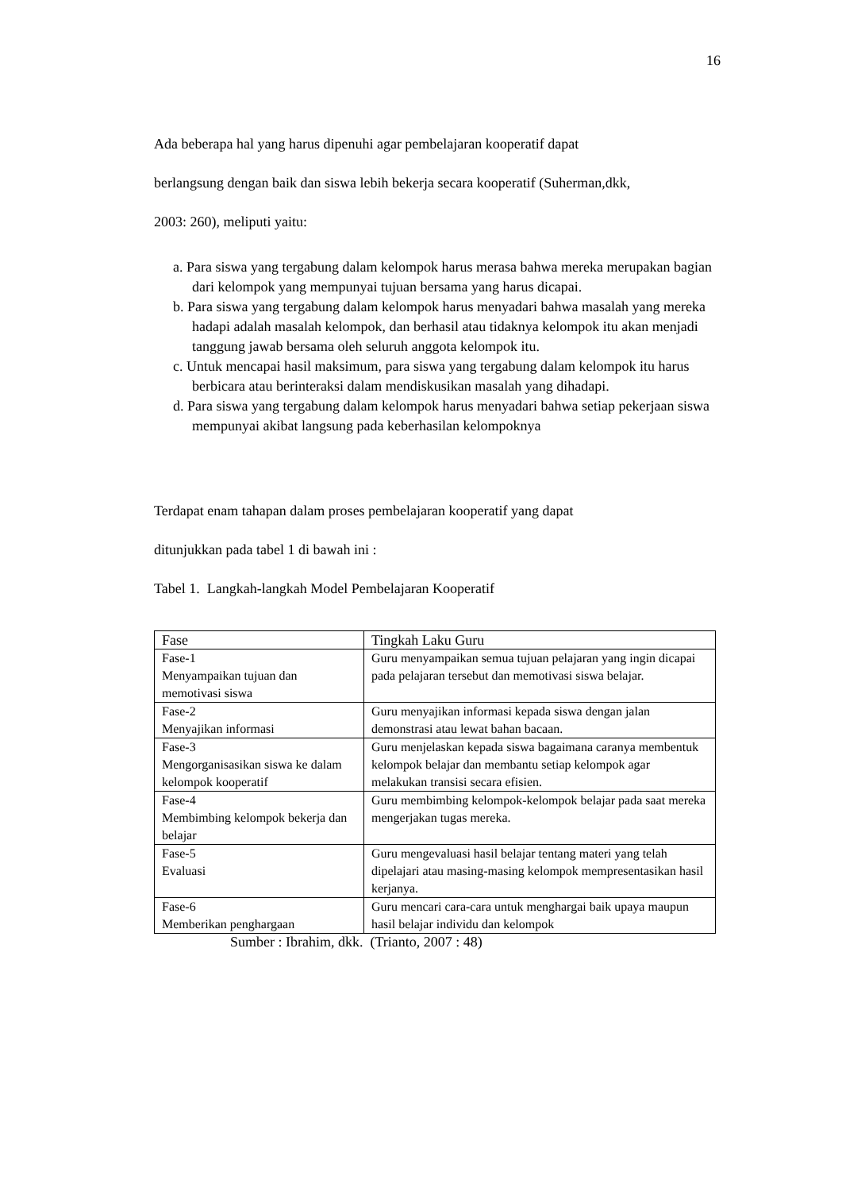16
Ada beberapa hal yang harus dipenuhi agar pembelajaran kooperatif dapat
berlangsung dengan baik dan siswa lebih bekerja secara kooperatif (Suherman,dkk,
2003: 260), meliputi yaitu:
a. Para siswa yang tergabung dalam kelompok harus merasa bahwa mereka merupakan bagian dari kelompok yang mempunyai tujuan bersama yang harus dicapai.
b. Para siswa yang tergabung dalam kelompok harus menyadari bahwa masalah yang mereka hadapi adalah masalah kelompok, dan berhasil atau tidaknya kelompok itu akan menjadi tanggung jawab bersama oleh seluruh anggota kelompok itu.
c. Untuk mencapai hasil maksimum, para siswa yang tergabung dalam kelompok itu harus berbicara atau berinteraksi dalam mendiskusikan masalah yang dihadapi.
d. Para siswa yang tergabung dalam kelompok harus menyadari bahwa setiap pekerjaan siswa mempunyai akibat langsung pada keberhasilan kelompoknya
Terdapat enam tahapan dalam proses pembelajaran kooperatif yang dapat
ditunjukkan pada tabel 1 di bawah ini :
Tabel 1. Langkah-langkah Model Pembelajaran Kooperatif
| Fase | Tingkah Laku Guru |
| --- | --- |
| Fase-1 Menyampaikan tujuan dan memotivasi siswa | Guru menyampaikan semua tujuan pelajaran yang ingin dicapai pada pelajaran tersebut dan memotivasi siswa belajar. |
| Fase-2 Menyajikan informasi | Guru menyajikan informasi kepada siswa dengan jalan demonstrasi atau lewat bahan bacaan. |
| Fase-3 Mengorganisasikan siswa ke dalam kelompok kooperatif | Guru menjelaskan kepada siswa bagaimana caranya membentuk kelompok belajar dan membantu setiap kelompok agar melakukan transisi secara efisien. |
| Fase-4 Membimbing kelompok bekerja dan belajar | Guru membimbing kelompok-kelompok belajar pada saat mereka mengerjakan tugas mereka. |
| Fase-5 Evaluasi | Guru mengevaluasi hasil belajar tentang materi yang telah dipelajari atau masing-masing kelompok mempresentasikan hasil kerjanya. |
| Fase-6 Memberikan penghargaan | Guru mencari cara-cara untuk menghargai baik upaya maupun hasil belajar individu dan kelompok |
Sumber : Ibrahim, dkk. (Trianto, 2007 : 48)